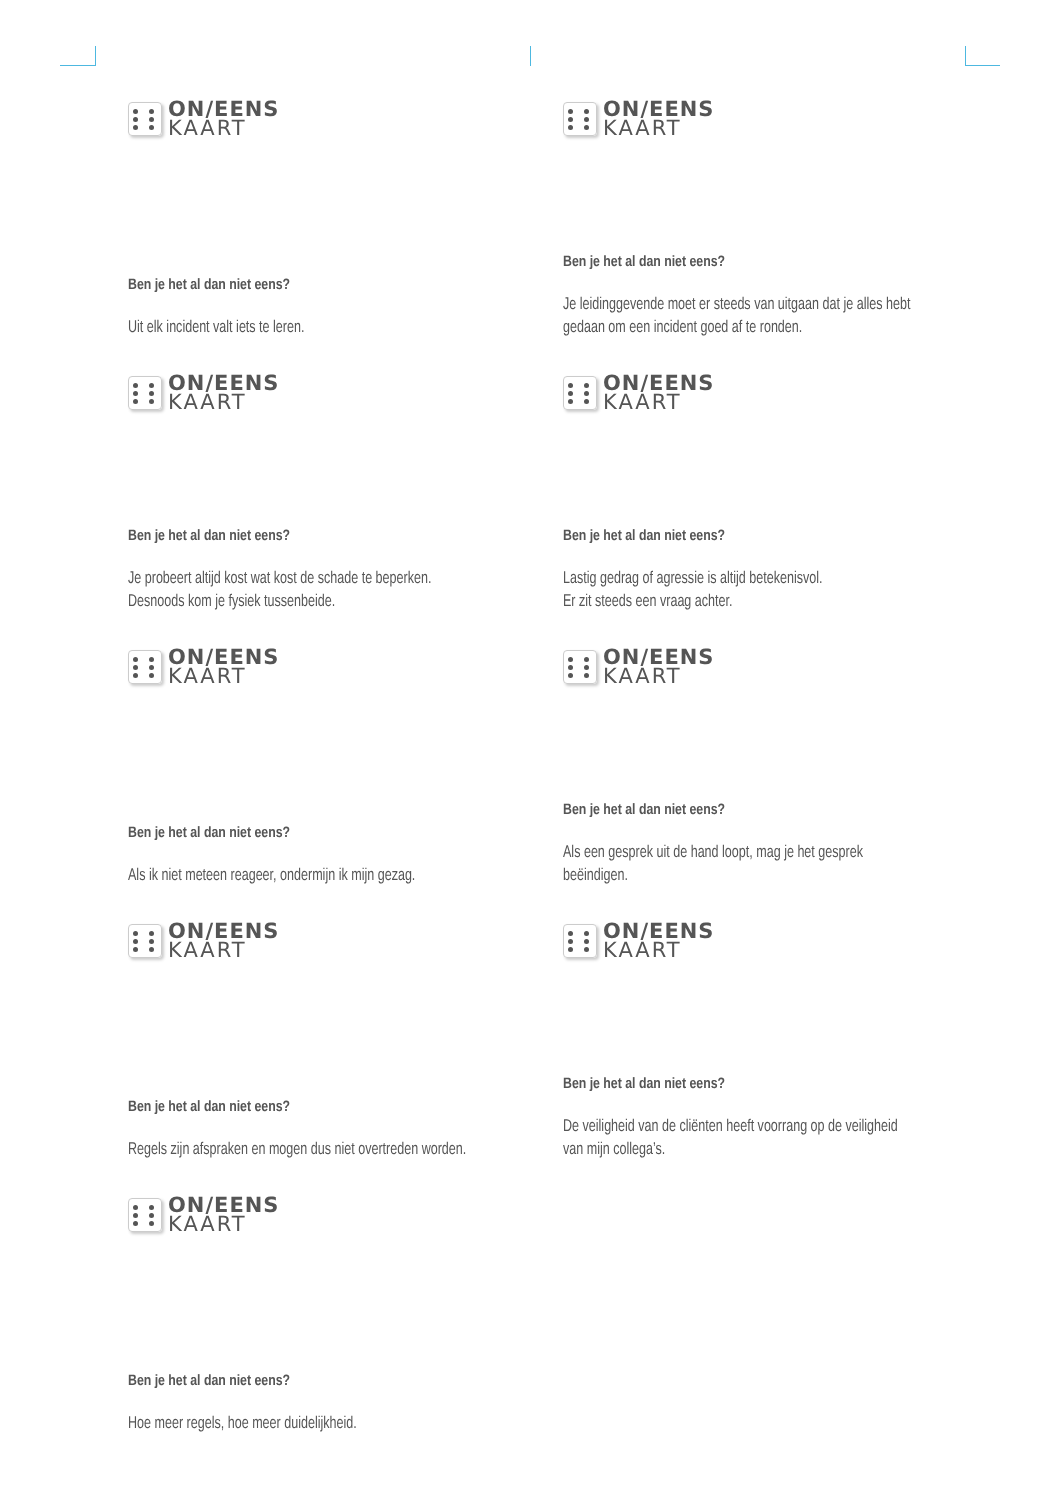ON/EENS
KAART
Ben je het al dan niet eens?
Uit elk incident valt iets te leren.
ON/EENS
KAART
Ben je het al dan niet eens?
Je leidinggevende moet er steeds van uitgaan dat je alles hebt gedaan om een incident goed af te ronden.
ON/EENS
KAART
Ben je het al dan niet eens?
Je probeert altijd kost wat kost de schade te beperken. Desnoods kom je fysiek tussenbeide.
ON/EENS
KAART
Ben je het al dan niet eens?
Lastig gedrag of agressie is altijd betekenisvol.
Er zit steeds een vraag achter.
ON/EENS
KAART
Ben je het al dan niet eens?
Als ik niet meteen reageer, ondermijn ik mijn gezag.
ON/EENS
KAART
Ben je het al dan niet eens?
Als een gesprek uit de hand loopt, mag je het gesprek beëindigen.
ON/EENS
KAART
Ben je het al dan niet eens?
Regels zijn afspraken en mogen dus niet overtreden worden.
ON/EENS
KAART
Ben je het al dan niet eens?
De veiligheid van de cliënten heeft voorrang op de veiligheid van mijn collega’s.
ON/EENS
KAART
Ben je het al dan niet eens?
Hoe meer regels, hoe meer duidelijkheid.